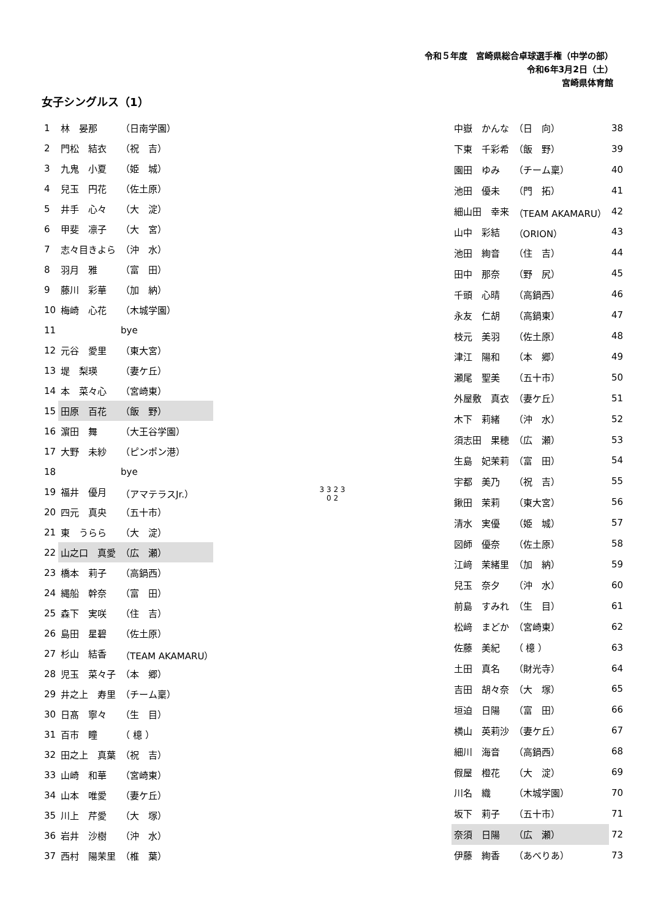令和５年度　宮崎県総合卓球選手権（中学の部）
令和6年3月2日（土）
宮崎県体育館
女子シングルス（1）
| 1 | 林 晏那 | （日南学園） |
| 2 | 門松 結衣 | （祝 吉） |
| 3 | 九鬼 小夏 | （姫 城） |
| 4 | 兒玉 円花 | （佐土原） |
| 5 | 井手 心々 | （大 淀） |
| 6 | 甲斐 凛子 | （大 宮） |
| 7 | 志々目きよら | （沖 水） |
| 8 | 羽月 雅 | （富 田） |
| 9 | 藤川 彩華 | （加 納） |
| 10 | 梅崎 心花 | （木城学園） |
| 11 | | bye |
| 12 | 元谷 愛里 | （東大宮） |
| 13 | 堤 梨瑛 | （妻ケ丘） |
| 14 | 本 菜々心 | （宮崎東） |
| 15 | 田原 百花 | （飯 野） |
| 16 | 濵田 舞 | （大王谷学園） |
| 17 | 大野 未紗 | （ピンポン港） |
| 18 | | bye |
| 19 | 福井 優月 | （アマテラスJr.） |
| 20 | 四元 真央 | （五十市） |
| 21 | 東 うらら | （大 淀） |
| 22 | 山之口 真愛 | （広 瀬） |
| 23 | 橋本 莉子 | （高鍋西） |
| 24 | 縄船 幹奈 | （富 田） |
| 25 | 森下 実咲 | （住 吉） |
| 26 | 島田 星碧 | （佐土原） |
| 27 | 杉山 結香 | （TEAM AKAMARU） |
| 28 | 児玉 菜々子 | （本 郷） |
| 29 | 井之上 寿里 | （チーム稟） |
| 30 | 日髙 寧々 | （生 目） |
| 31 | 百市 瞳 | （ 檍 ） |
| 32 | 田之上 真葉 | （祝 吉） |
| 33 | 山崎 和華 | （宮崎東） |
| 34 | 山本 唯愛 | （妻ケ丘） |
| 35 | 川上 芹愛 | （大 塚） |
| 36 | 岩井 沙樹 | （沖 水） |
| 37 | 西村 陽茉里 | （椎 葉） |
3 3 2 3
0 2
| 中嶽 かんな | （日 向） | 38 |
| 下東 千彩希 | （飯 野） | 39 |
| 園田 ゆみ | （チーム稟） | 40 |
| 池田 優未 | （門 拓） | 41 |
| 細山田 幸来 | （TEAM AKAMARU） | 42 |
| 山中 彩結 | （ORION） | 43 |
| 池田 絢音 | （住 吉） | 44 |
| 田中 那奈 | （野 尻） | 45 |
| 千頭 心晴 | （高鍋西） | 46 |
| 永友 仁胡 | （高鍋東） | 47 |
| 枝元 美羽 | （佐土原） | 48 |
| 津江 陽和 | （本 郷） | 49 |
| 瀬尾 聖美 | （五十市） | 50 |
| 外屋敷 真衣 | （妻ケ丘） | 51 |
| 木下 莉緒 | （沖 水） | 52 |
| 須志田 果穂 | （広 瀬） | 53 |
| 生島 妃茉莉 | （富 田） | 54 |
| 宇都 美乃 | （祝 吉） | 55 |
| 鍬田 茉莉 | （東大宮） | 56 |
| 清水 実優 | （姫 城） | 57 |
| 図師 優奈 | （佐土原） | 58 |
| 江﨑 茉緒里 | （加 納） | 59 |
| 兒玉 奈夕 | （沖 水） | 60 |
| 前島 すみれ | （生 目） | 61 |
| 松﨑 まどか | （宮崎東） | 62 |
| 佐藤 美紀 | （ 檍 ） | 63 |
| 土田 真名 | （財光寺） | 64 |
| 吉田 胡々奈 | （大 塚） | 65 |
| 垣迫 日陽 | （富 田） | 66 |
| 横山 英莉沙 | （妻ケ丘） | 67 |
| 細川 海音 | （高鍋西） | 68 |
| 假屋 橙花 | （大 淀） | 69 |
| 川名 織 | （木城学園） | 70 |
| 坂下 莉子 | （五十市） | 71 |
| 奈須 日陽 | （広 瀬） | 72 |
| 伊藤 絢香 | （あべりあ） | 73 |